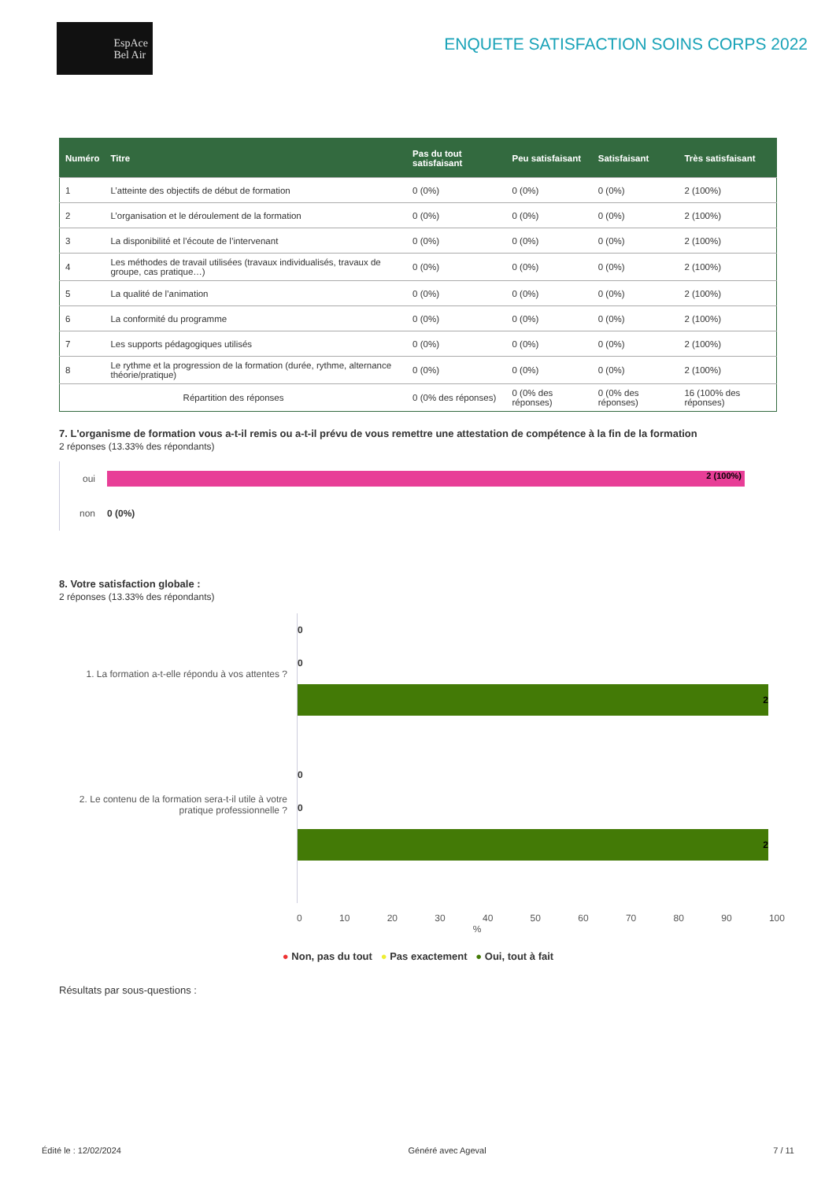EspAce
Bel Air
ENQUETE SATISFACTION SOINS CORPS 2022
| Numéro | Titre | Pas du tout satisfaisant | Peu satisfaisant | Satisfaisant | Très satisfaisant |
| --- | --- | --- | --- | --- | --- |
| 1 | L’atteinte des objectifs de début de formation | 0 (0%) | 0 (0%) | 0 (0%) | 2 (100%) |
| 2 | L’organisation et le déroulement de la formation | 0 (0%) | 0 (0%) | 0 (0%) | 2 (100%) |
| 3 | La disponibilité et l’écoute de l’intervenant | 0 (0%) | 0 (0%) | 0 (0%) | 2 (100%) |
| 4 | Les méthodes de travail utilisées (travaux individualisés, travaux de groupe, cas pratique…) | 0 (0%) | 0 (0%) | 0 (0%) | 2 (100%) |
| 5 | La qualité de l’animation | 0 (0%) | 0 (0%) | 0 (0%) | 2 (100%) |
| 6 | La conformité du programme | 0 (0%) | 0 (0%) | 0 (0%) | 2 (100%) |
| 7 | Les supports pédagogiques utilisés | 0 (0%) | 0 (0%) | 0 (0%) | 2 (100%) |
| 8 | Le rythme et la progression de la formation (durée, rythme, alternance théorie/pratique) | 0 (0%) | 0 (0%) | 0 (0%) | 2 (100%) |
| Répartition des réponses | | 0 (0% des réponses) | 0 (0% des réponses) | 0 (0% des réponses) | 16 (100% des réponses) |
7. L'organisme de formation vous a-t-il remis ou a-t-il prévu de vous remettre une attestation de compétence à la fin de la formation
2 réponses (13.33% des répondants)
oui
2 (100%)
non 0 (0%)
8. Votre satisfaction globale :
2 réponses (13.33% des répondants)
1. La formation a-t-elle répondu à vos attentes ?
2. Le contenu de la formation sera-t-il utile à votre pratique professionnelle ?
0
0
2
0
0
2
0 10 20 30 40 50 60 70 80 90 100
%
● Non, pas du tout ● Pas exactement ● Oui, tout à fait
Résultats par sous-questions :
Édité le : 12/02/2024 Généré avec Ageval 7 / 11